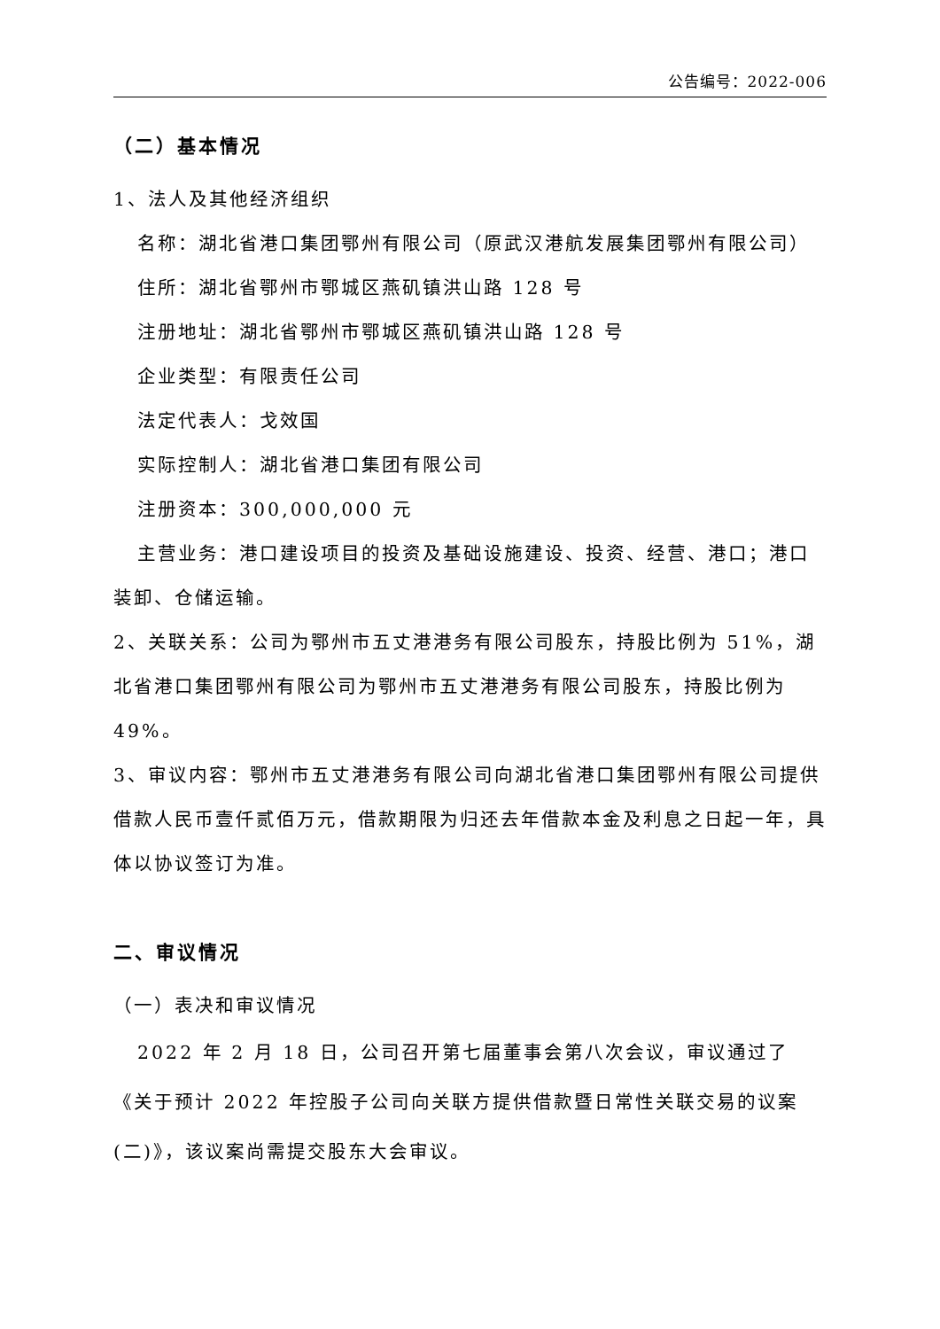公告编号：2022-006
（二）基本情况
1、法人及其他经济组织
名称：湖北省港口集团鄂州有限公司（原武汉港航发展集团鄂州有限公司）
住所：湖北省鄂州市鄂城区燕矶镇洪山路 128 号
注册地址：湖北省鄂州市鄂城区燕矶镇洪山路 128 号
企业类型：有限责任公司
法定代表人：戈效国
实际控制人：湖北省港口集团有限公司
注册资本：300,000,000 元
主营业务：港口建设项目的投资及基础设施建设、投资、经营、港口；港口装卸、仓储运输。
2、关联关系：公司为鄂州市五丈港港务有限公司股东，持股比例为 51%，湖北省港口集团鄂州有限公司为鄂州市五丈港港务有限公司股东，持股比例为 49%。
3、审议内容：鄂州市五丈港港务有限公司向湖北省港口集团鄂州有限公司提供借款人民币壹仟贰佰万元，借款期限为归还去年借款本金及利息之日起一年，具体以协议签订为准。
二、审议情况
（一）表决和审议情况
2022 年 2 月 18 日，公司召开第七届董事会第八次会议，审议通过了《关于预计 2022 年控股子公司向关联方提供借款暨日常性关联交易的议案(二)》，该议案尚需提交股东大会审议。